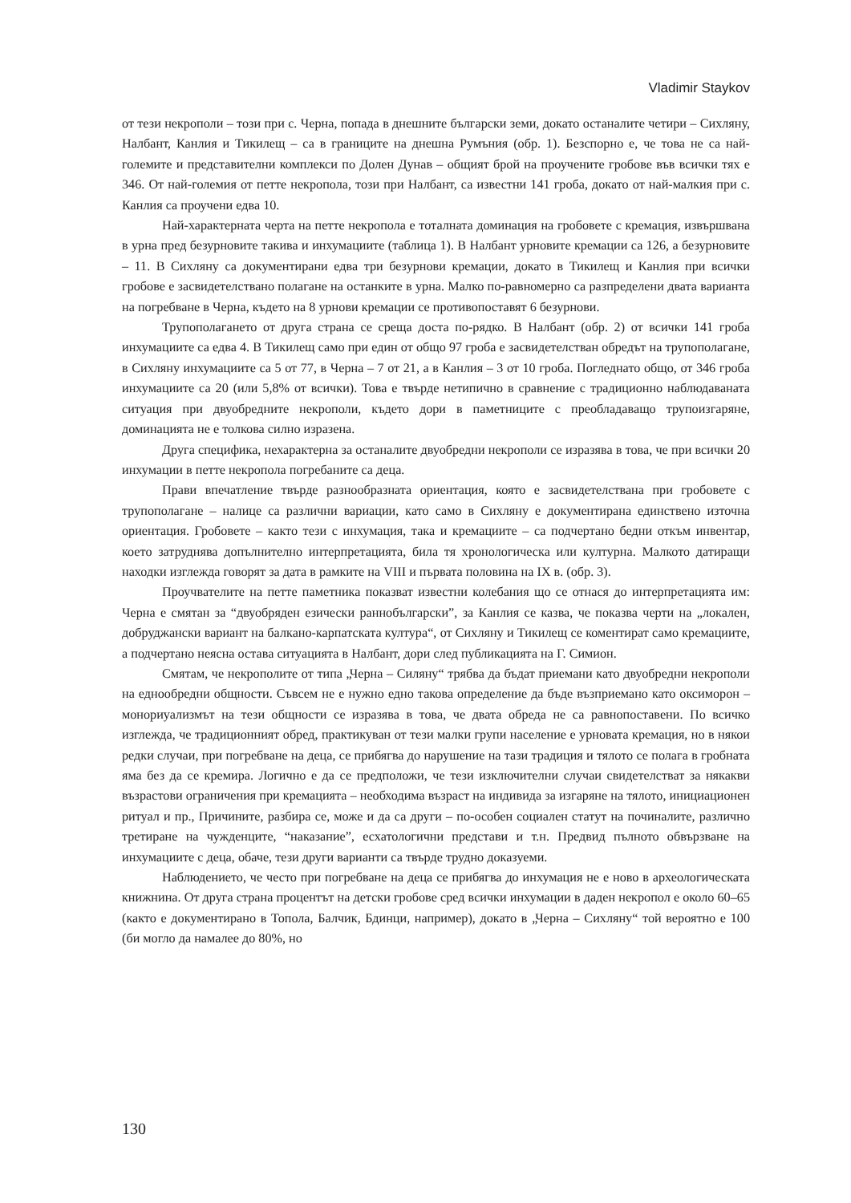Vladimir Staykov
от тези некрополи – този при с. Черна, попада в днешните български земи, докато останалите четири – Сихляну, Налбант, Канлия и Тикилещ – са в границите на днешна Румъния (обр. 1). Безспорно е, че това не са най-големите и представителни комплекси по Долен Дунав – общият брой на проучените гробове във всички тях е 346. От най-големия от петте некропола, този при Налбант, са известни 141 гроба, докато от най-малкия при с. Канлия са проучени едва 10.
Най-характерната черта на петте некропола е тоталната доминация на гробовете с кремация, извършвана в урна пред безурновите такива и инхумациите (таблица 1). В Налбант урновите кремации са 126, а безурновите – 11. В Сихляну са документирани едва три безурнови кремации, докато в Тикилещ и Канлия при всички гробове е засвидетелствано полагане на останките в урна. Малко по-равномерно са разпределени двата варианта на погребване в Черна, където на 8 урнови кремации се противопоставят 6 безурнови.
Трупополагането от друга страна се среща доста по-рядко. В Налбант (обр. 2) от всички 141 гроба инхумациите са едва 4. В Тикилещ само при един от общо 97 гроба е засвидетелстван обредът на трупополагане, в Сихляну инхумациите са 5 от 77, в Черна – 7 от 21, а в Канлия – 3 от 10 гроба. Погледнато общо, от 346 гроба инхумациите са 20 (или 5,8% от всички). Това е твърде нетипично в сравнение с традиционно наблюдаваната ситуация при двуобредните некрополи, където дори в паметниците с преобладаващо трупоизгаряне, доминацията не е толкова силно изразена.
Друга специфика, нехарактерна за останалите двуобредни некрополи се изразява в това, че при всички 20 инхумации в петте некропола погребаните са деца.
Прави впечатление твърде разнообразната ориентация, която е засвидетелствана при гробовете с трупополагане – налице са различни вариации, като само в Сихляну е документирана единствено източна ориентация. Гробовете – както тези с инхумация, така и кремациите – са подчертано бедни откъм инвентар, което затруднява допълнително интерпретацията, била тя хронологическа или културна. Малкото датиращи находки изглежда говорят за дата в рамките на VIII и първата половина на IX в. (обр. 3).
Проучвателите на петте паметника показват известни колебания що се отнася до интерпретацията им: Черна е смятан за “двуобряден езически раннобългарски”, за Канлия се казва, че показва черти на „локален, добруджански вариант на балкано-карпатската култура“, от Сихляну и Тикилещ се коментират само кремациите, а подчертано неясна остава ситуацията в Налбант, дори след публикацията на Г. Симион.
Смятам, че некрополите от типа „Черна – Силяну“ трябва да бъдат приемани като двуобредни некрополи на еднообредни общности. Съвсем не е нужно едно такова определение да бъде възприемано като оксиморон – монориуализмът на тези общности се изразява в това, че двата обреда не са равнопоставени. По всичко изглежда, че традиционният обред, практикуван от тези малки групи население е урновата кремация, но в някои редки случаи, при погребване на деца, се прибягва до нарушение на тази традиция и тялото се полага в гробната яма без да се кремира. Логично е да се предположи, че тези изключителни случаи свидетелстват за някакви възрастови ограничения при кремацията – необходима възраст на индивида за изгаряне на тялото, инициационен ритуал и пр., Причините, разбира се, може и да са други – по-особен социален статут на починалите, различно третиране на чужденците, “наказание”, есхатологични представи и т.н. Предвид пълното обвързване на инхумациите с деца, обаче, тези други варианти са твърде трудно доказуеми.
Наблюдението, че често при погребване на деца се прибягва до инхумация не е ново в археологическата книжнина. От друга страна процентът на детски гробове сред всички инхумации в даден некропол е около 60–65 (както е документирано в Топола, Балчик, Бдинци, например), докато в „Черна – Сихляну“ той вероятно е 100 (би могло да намалее до 80%, но
130